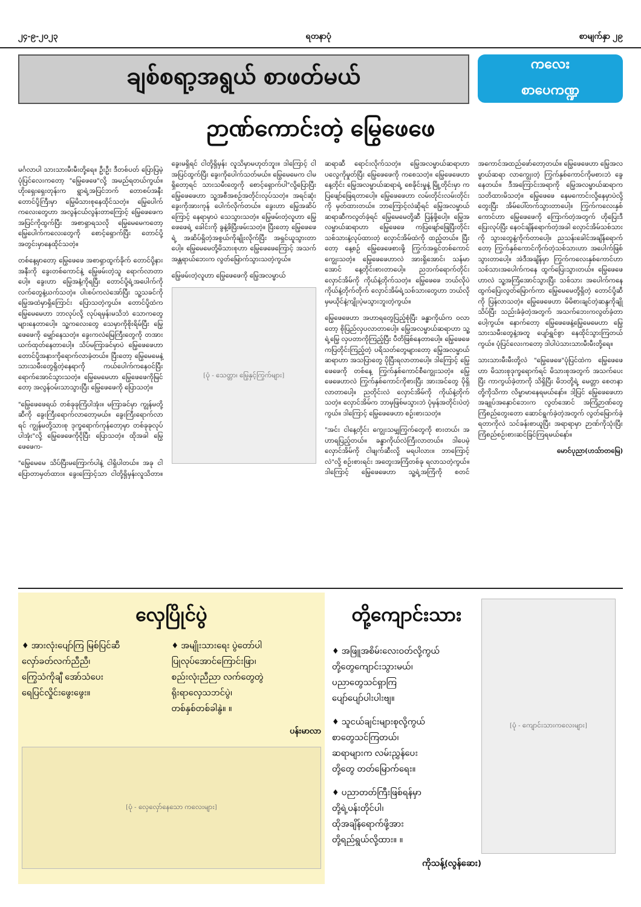၂၄-၉-၂၀၂၃ ရတနာပုံ စာမျက်နှာ ၂၉
ချစ်စရာ့အရွယ် စာဖတ်မယ်
ကလေး
စာပေကဏ္ဍ
ဉာဏ်ကောင်းတဲ့ မြွေဖေဖေ
မင်္ဂလာပါ သားသားမီးမီးတို့ရေ။ ဦးဦး ဒီတစ်ပတ် ပြောပြမဲ့ပုံပြင်လေးကတော့ "မြွေဖေဖေ"လို့ အမည်ရတယ်ကွယ်။ ဟိုးရှေးရှေးတုန်းက ရွာရဲ့အပြင်ဘက် တောစပ်အနီး တောင်ပို့ကြီးမှာ မြွေမိသားစုနေထိုင်သတဲ့။ မြွေပေါက်ကလေးတွေဟာ အလွန်ငယ်လွန်းတာကြောင့် မြွေဖေဖေက အပြင်ကိုထွက်ပြီး အစာရှာရသလို မြွေမေမေကတော့ မြွေပေါက်ကလေးတွေကို စောင့်ရှောက်ပြီး တောင်ပို့အတွင်းမှာနေထိုင်သတဲ့။
တစ်နေ့မှာတော့ မြွေဖေဖေ အစာရှာထွက်ခိုက် တောင်ပို့နားအနီးကို ခွေးတစ်ကောင်နဲ့ မြွေဖမ်းတဲ့သူ ရောက်လာတာပေါ့။ ခွေးဟာ မြွေအနံ့ကိုရပြီး တောင်ပို့ရဲ့အပေါက်ကို လက်တွေနဲ့ယက်သတဲ့။ ပါးစပ်ကလဲအော်ပြီး သူ့သခင်ကို မြွေအထဲမှာရှိကြောင်း ပြောသတဲ့ကွယ်။ တောင်ပို့ထဲက မြွေမေမေဟာ ဘာလုပ်လို့ လုပ်ရမှန်းမသိဘဲ သောကတွေများနေတာပေါ့။ သူ့ကလေးတွေ သေမှာကိုစိုးရိမ်ပြီး မြွေဖေဖေကို မျှော်နေသတဲ့။ ခွေးကလဲမြေကြီးတွေကို တအားယက်ထုတ်နေတာပေါ့။ သိပ်မကြာခင်မှာပဲ မြွေဖေဖေဟာ တောင်ပို့အနားကိုရောက်လာခဲ့တယ်။ ပြီးတော့ မြွေမေမေနဲ့ သားသမီးတွေရှိတဲ့နေရာကို ကယ်ပေါက်ကနေဝင်ပြီး ရောက်အောင်သွားသတဲ့။ မြွေမေမေဟာ မြွေဖေဖေကိုမြင်တော့ အလွန်ဝမ်းသာသွားပြီး မြွေဖေဖေကို ပြောသတဲ့။
"မြွေဖေဖေရယ် တစ်ခုခုကြံပါအုံး။ မကြာခင်မှာ ကျွန်မတို့ဆီကို ခွေးကြီးရောက်လာတော့မယ်။ ခွေးကြီးရောက်လာရင် ကျွန်မတို့သားစု ဒုက္ခရောက်ကုန်တော့မှာ တစ်ခုခုလုပ်ပါအုံး"လို့ မြွေဖေဖေကိုငိုပြီး ပြောသတဲ့။ ထိုအခါ မြွေဖေဖေက-
"မြွေမေမေ သိပ်ပြီးမကြောက်ပါနဲ့ ငါရှိပါတယ်။ အခု ငါပြောတာမှတ်ထား။ ခွေးကြောင့်သာ ငါတို့ရှိမှန်းလူသိတာ။ ခွေးမရှိရင် ငါတို့ရှိမှန်း လူသိမှာမဟုတ်ဘူး။ ဒါကြောင့် ငါအပြင်ထွက်ပြီး ခွေးကိုပေါက်သတ်မယ်။ မြွေမေမေက ငါမရှိတော့ရင် သားသမီးတွေကို စောင့်ရှောက်ပါ"လို့ပြောပြီး မြွေဖေဖေဟာ သူ့အစီအစဉ်အတိုင်းလုပ်သတဲ့။ အရင်ဆုံး ခွေးကိုအားကုန် ပေါက်လိုက်တယ်။ ခွေးဟာ မြွေအဆိပ်ကြောင့် နေရာမှာပဲ သေသွားသတဲ့။ မြွေဖမ်းတဲ့လူဟာ မြွေဖေဖေရဲ့ ခေါင်းကို ခွနဲ့ဖိပြီးဖမ်းသတဲ့။ ပြီးတော့ မြွေဖေဖေရဲ့ အဆိပ်ရှိတဲ့အစွယ်ကိုချိုးလိုက်ပြီး အရှင်ယူသွားတာပေါ့။ မြွေမေမေတို့မိသားစုဟာ မြွေဖေဖေကြောင့် အသက်အန္တရာယ်ဘေးက လွတ်မြောက်သွားသတဲ့ကွယ်။
မြွေဖမ်းတဲ့လူဟာ မြွေဖေဖေကို မြွေအလမ္မာယ်
[ပုံ - သေတ္တာ၊ မြွေနှင့်ကြွက်များ]
ဆရာဆီ ရောင်းလိုက်သတဲ့။ မြွေအလမ္မာယ်ဆရာဟာ ပလွေကိုမှုတ်ပြီး မြွေဖေဖေကို ကစေသတဲ့။ မြွေဖေဖေဟာ နေ့တိုင်း မြွေအလမ္မာယ်ဆရာရဲ့ စေခိုင်းမှုနဲ့ မြို့တိုင်းမှာ ကပြဖျော်ဖြေရတာပေါ့။ မြွေဖေဖေဟာ လမ်းတိုင်းလမ်းတိုင်းကို မှတ်ထားတယ်။ ဘာကြောင့်လဲဆိုရင် မြွေအလမ္မာယ်ဆရာဆီကလွတ်ခဲ့ရင် မြွေမေမေတို့ဆီ ပြန်ဖို့ပေါ့။ မြွေအလမ္မာယ်ဆရာဟာ မြွေဖေဖေ ကပြဖျော်ဖြေပြီးတိုင်း သစ်သားနဲ့လုပ်ထားတဲ့ လှောင်အိမ်ထဲကို ထည့်တယ်။ ပြီးတော့ နေ့စဉ် မြွေဖေဖေစားဖို့ ကြွက်အရှင်တစ်ကောင် ကျွေးသတဲ့။ မြွေဖေဖေဟာလဲ အားရှိအောင်၊ သန်မာအောင် နေ့တိုင်းစားတာပေါ့။ ညဘက်ရောက်တိုင်း လှောင်အိမ်ကို ကိုယ်နဲ့တိုက်သတဲ့။ မြွေဖေဖေ ဘယ်လိုပဲ ကိုယ်နဲ့တိုက်တိုက် လှောင်အိမ်ရဲ့သစ်သားတွေဟာ ဘယ်လိုမှမယိုင်နဲ့ကျိုးပဲ့မသွားဘူးတဲ့ကွယ်။
မြွေဖေဖေဟာ အဟာရတွေပြည့်စုံပြီး ခန္ဓာကိုယ်က ဝလာတော့ စိုပြည်လှပလာတာပေါ့။ မြွေအလမ္မာယ်ဆရာဟာ သူ့ရဲ့မြွေ လှပတာကိုကြည့်ပြီး ပီတိဖြစ်နေတာပေါ့။ မြွေဖေဖေ ကပြတိုင်းကြည့်တဲ့ ပရိသတ်တွေများတော့ မြွေအလမ္မာယ်ဆရာဟာ အသပြာတွေ ပိုပြီးရလာတာပေါ့။ ဒါကြောင့် မြွေဖေဖေကို တစ်နေ့ ကြွက်နှစ်ကောင်စီကျွေးသတဲ့။ မြွေဖေဖေဟာလဲ ကြွက်နှစ်ကောင်ကိုစားပြီး အားအင်တွေ ပိုရှိလာတာပေါ့။ ညတိုင်းလဲ လှောင်အိမ်ကို ကိုယ်နဲ့တိုက်သတဲ့။ လှောင်အိမ်က ဘာမှဖြစ်မသွားဘဲ ပုံမှန်အတိုင်းပဲတဲ့ကွယ်။ ဒါကြောင့် မြွေဖေဖေဟာ စဉ်းစားသတဲ့။
"အင်း ငါနေ့တိုင်း ကျွေးသမျှကြွက်တွေကို စားတယ်၊ အဟာရပြည့်တယ်။ ခန္ဓာကိုယ်လဲကြီးလာတယ်။ ဒါပေမဲ့ လှောင်အိမ်ကို ငါဖျက်ဆီးလို့ မရပါလား။ ဘာကြောင့်လဲ"လို့ စဉ်းစားရင်း အတွေးအကြံတစ်ခု ရလာသတဲ့ကွယ်။ ဒါကြောင့် မြွေဖေဖေဟာ သူ့ရဲ့အကြံကို စတင်အကောင်အထည်ဖော်တော့တယ်။ မြွေဖေဖေဟာ မြွေအလမ္မာယ်ဆရာ လာကျွေးတဲ့ ကြွက်နှစ်ကောင်ကိုမစားဘဲ ခွေနေတယ်။ ဒီအကြောင်းအရာကို မြွေအလမ္မာယ်ဆရာက သတိထားမိသတဲ့။ မြွေဖေဖေ နေမကောင်းလို့နေမှာပဲလို့တွေးပြီး အိမ်ပေါ်တက်သွားတာပေါ့။ ကြွက်ကလေးနှစ်ကောင်ဟာ မြွေဖေဖေကို ကြောက်တဲ့အတွက် ဟိုပြေးဒီပြေးလုပ်ပြီး နေဝင်ချိန်ရောက်တဲ့အခါ လှောင်အိမ်သစ်သားကို သွားတွေနဲ့ကိုက်တာပေါ့။ ညသန်းခေါင်အချိန်ရောက်တော့ ကြွက်နှစ်ကောင်ကိုက်တဲ့သစ်သားဟာ အပေါက်ဖြစ်သွားတာပေါ့။ အဲဒီအချိန်မှာ ကြွက်ကလေးနှစ်ကောင်ဟာ သစ်သားအပေါက်ကနေ ထွက်ပြေးသွားတယ်။ မြွေဖေဖေဟာလဲ သူ့အကြံအောင်သွားပြီး သစ်သား အပေါက်ကနေ ထွက်ပြေးလွတ်မြောက်ကာ မြွေမေမေတို့ရှိတဲ့ တောင်ပို့ဆီကို ပြန်လာသတဲ့။ မြွေဖေဖေဟာ မိမိစားချင်တဲ့ဆန္ဒကိုချိုသိပ်ပြီး သည်းခံခဲ့တဲ့အတွက် အသက်ဘေးကလွတ်ခဲ့တာပေါ့ကွယ်။ နောက်တော့ မြွေဖေဖေနဲ့မြွေမေမေဟာ မြွေသားသမီးတွေနဲ့အတူ ပျော်ရွှင်စွာ နေထိုင်သွားကြတယ်ကွယ်။ ပုံပြင်လေးကတော့ ဒါပါပဲသားသားမီးမီးတို့ရေ။
သားသားမီးမီးတို့လဲ "မြွေဖေဖေ"ပုံပြင်ထဲက မြွေဖေဖေဟာ မိသားစုဒုက္ခရောက်ရင် မိသားစုအတွက် အသက်ပေးပြီး ကာကွယ်ခဲ့တာကို သိရှိပြီး မိဘတို့ရဲ့ မေတ္တာ စေတနာတို့ကိုသိကာ လိမ္မာမာနေရမယ်နော်။ ဒါ့ပြင် မြွေဖေဖေဟာ အချုပ်အနှောင်ဘေးက လွတ်အောင် အကြံဉာဏ်တွေ ကြံစည်တွေးတော ဆောင်ရွက်ခဲ့တဲ့အတွက် လွတ်မြောက်ခဲ့ရတာကိုလဲ သင်ခန်းစာယူပြီး အရာရာမှာ ဉာဏ်ကိုသုံးပြီး ကြံစည်စဉ်းစားဆင်ခြင်ကြရမယ်နော်။
မောင်ပုညာ(ဟသ်ာတမြေ)
လှေပြိုင်ပွဲ
♦ အားလုံးပျော်ကြ မြစ်ပြင်ဆီ
လှော်ခတ်လက်ညီညီ၊
ကြွေသံကိုချီ အော်သံပေး
ရေပြင်လှိုင်းဖွေးဖွေး။
♦ အမျိုးသားရေး ပွဲတော်ပါ
ပြုလုပ်အောင်ကြောင်းဖြာ၊
စည်းလုံးညီညာ လက်တွေတွဲ
ရိုးရာလှေသဘင်ပွဲ၊
တစ်နှစ်တစ်ခါနွဲ။ ။
ပန်းမာလာ
[ပုံ - လှေလှော်နေသော ကလေးများ]
တို့ကျောင်းသား
♦ အဖြူအစိမ်းလေးဝတ်လို့ကွယ်
တို့တွေကျောင်းသွားမယ်၊
ပညာတွေသင်ရှာကြ
ပျော်ပျော်ပါးပါးဗျ။
♦ သူငယ်ချင်းများစုလို့ကွယ်
စာတွေသင်ကြတယ်၊
ဆရာများက လမ်းညွှန်ပေး
တို့တွေ တတ်မြောက်ရေး။
♦ ပညာတတ်ကြီးဖြစ်ရန်မှာ
တို့ရဲ့ပန်းတိုင်ပါ၊
ထိုအချိန်ရောက်ဖို့အား
တို့ရည်ရွယ်လို့ထား။ ။
ကိုသန့်(လွန်ဆေး)
[ပုံ - ကျောင်းသားကလေးများ]